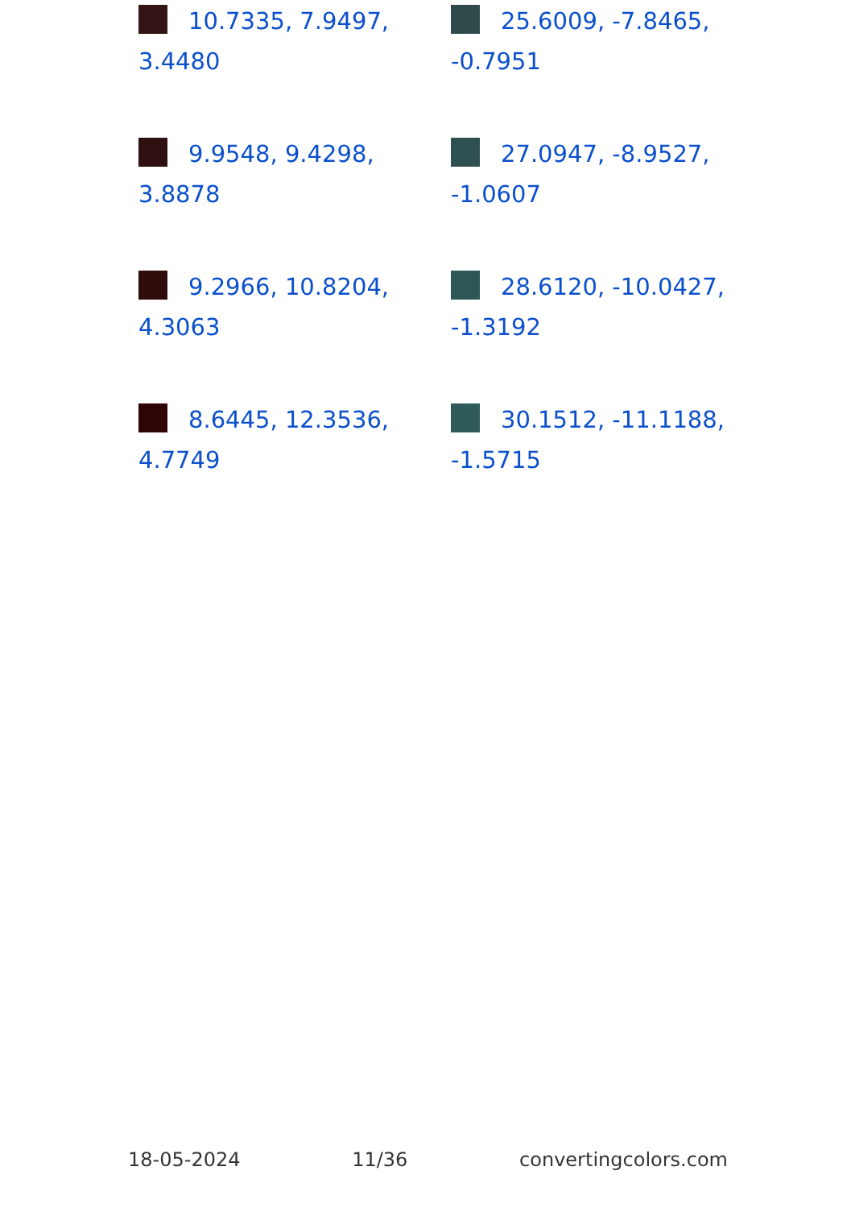10.7335, 7.9497, 3.4480
25.6009, -7.8465, -0.7951
9.9548, 9.4298, 3.8878
27.0947, -8.9527, -1.0607
9.2966, 10.8204, 4.3063
28.6120, -10.0427, -1.3192
8.6445, 12.3536, 4.7749
30.1512, -11.1188, -1.5715
18-05-2024 11/36 convertingcolors.com